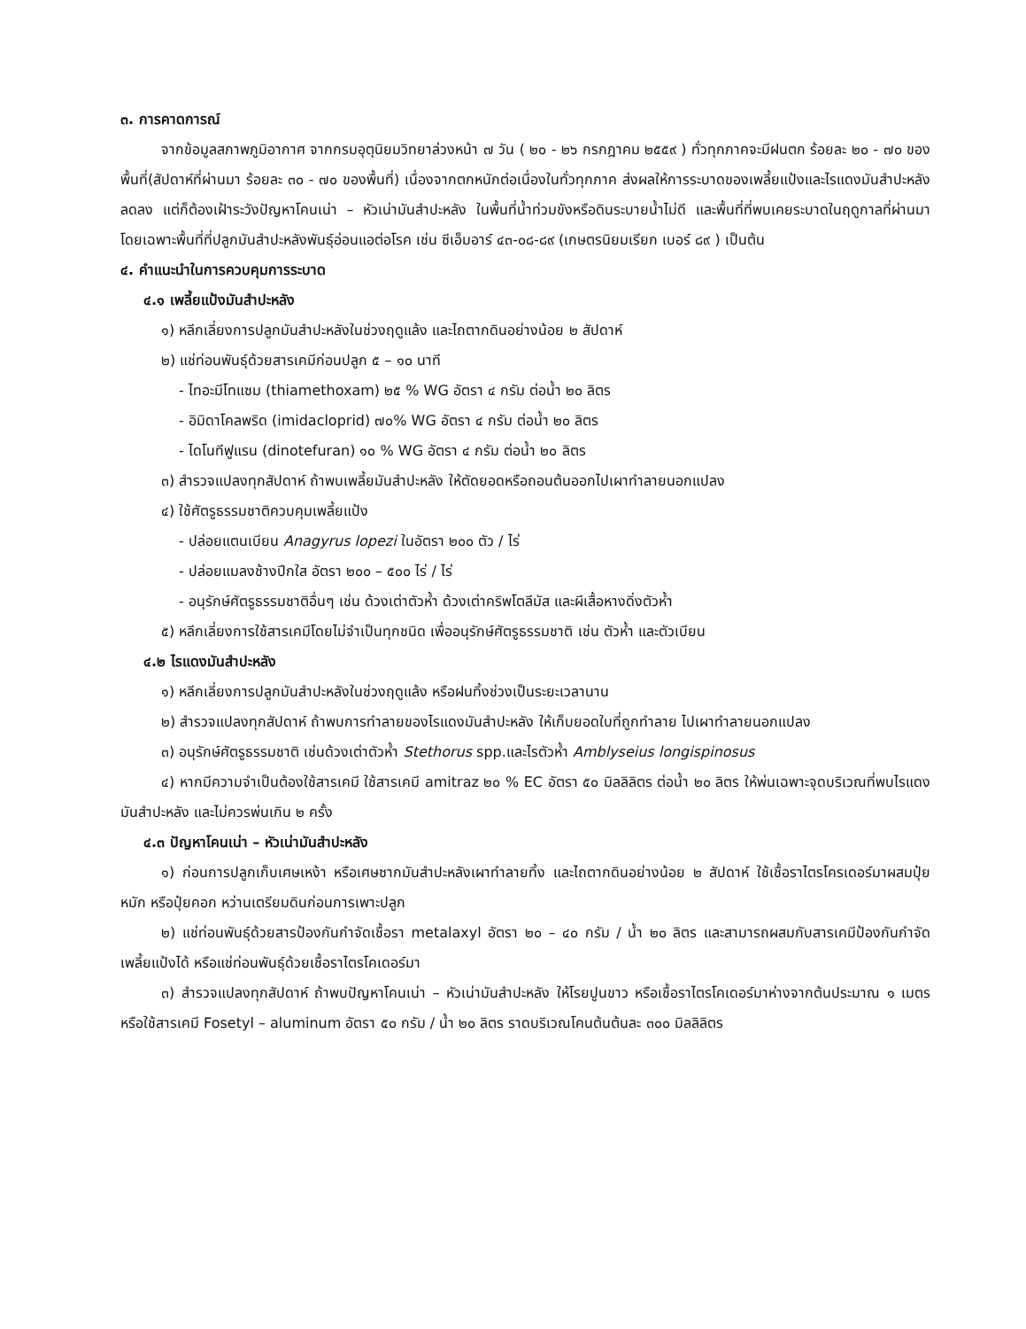๓. การคาดการณ์
จากข้อมูลสภาพภูมิอากาศ จากกรมอุตุนิยมวิทยาล่วงหน้า ๗ วัน ( ๒๐ - ๒๖ กรกฎาคม ๒๕๕๙ ) ทั่วทุกภาคจะมีฝนตก ร้อยละ ๒๐ - ๗๐ ของพื้นที่(สัปดาห์ที่ผ่านมา ร้อยละ ๓๐ - ๗๐ ของพื้นที่) เนื่องจากตกหนักต่อเนื่องในทั่วทุกภาค ส่งผลให้การระบาดของเพลี้ยแป้งและไรแดงมันสำปะหลังลดลง แต่ก็ต้องเฝ้าระวังปัญหาโคนเน่า – หัวเน่ามันสำปะหลัง ในพื้นที่น้ำท่วมขังหรือดินระบายน้ำไม่ดี และพื้นที่ที่พบเคยระบาดในฤดูกาลที่ผ่านมา โดยเฉพาะพื้นที่ที่ปลูกมันสำปะหลังพันธุ์อ่อนแอต่อโรค เช่น ซีเอ็มอาร์ ๔๓-๐๘-๘๙ (เกษตรนิยมเรียก เบอร์ ๘๙ ) เป็นต้น
๔. คำแนะนำในการควบคุมการระบาด
๔.๑ เพลี้ยแป้งมันสำปะหลัง
๑) หลีกเลี่ยงการปลูกมันสำปะหลังในช่วงฤดูแล้ง และไถตากดินอย่างน้อย ๒ สัปดาห์
๒) แช่ท่อนพันธุ์ด้วยสารเคมีก่อนปลูก ๕ – ๑๐ นาที
- ไทอะมีโทแซม (thiamethoxam) ๒๕ % WG อัตรา ๔ กรัม ต่อน้ำ ๒๐ ลิตร
- อิมิดาโคลพริด (imidacloprid) ๗๐% WG อัตรา ๔ กรัม ต่อน้ำ ๒๐ ลิตร
- ไดโนทีฟูแรน (dinotefuran) ๑๐ % WG อัตรา ๔ กรัม ต่อน้ำ ๒๐ ลิตร
๓) สำรวจแปลงทุกสัปดาห์ ถ้าพบเพลี้ยมันสำปะหลัง ให้ตัดยอดหรือถอนต้นออกไปเผาทำลายนอกแปลง
๔) ใช้ศัตรูธรรมชาติควบคุมเพลี้ยแป้ง
- ปล่อยแตนเบียน Anagyrus lopezi ในอัตรา ๒๐๐ ตัว / ไร่
- ปล่อยแมลงช้างปีกใส อัตรา ๒๐๐ – ๕๐๐ ไร่ / ไร่
- อนุรักษ์ศัตรูธรรมชาติอื่นๆ เช่น ด้วงเต่าตัวห้ำ ด้วงเต่าคริพโตลีมัส และผีเสื้อหางดิ่งตัวห้ำ
๕) หลีกเลี่ยงการใช้สารเคมีโดยไม่จำเป็นทุกชนิด เพื่ออนุรักษ์ศัตรูธรรมชาติ เช่น ตัวห้ำ และตัวเบียน
๔.๒ ไรแดงมันสำปะหลัง
๑) หลีกเลี่ยงการปลูกมันสำปะหลังในช่วงฤดูแล้ง หรือฝนทิ้งช่วงเป็นระยะเวลานาน
๒) สำรวจแปลงทุกสัปดาห์ ถ้าพบการทำลายของไรแดงมันสำปะหลัง ให้เก็บยอดใบที่ถูกทำลาย ไปเผาทำลายนอกแปลง
๓) อนุรักษ์ศัตรูธรรมชาติ เช่นด้วงเต่าตัวห้ำ Stethorus spp.และไรตัวห้ำ Amblyseius longispinosus
๔) หากมีความจำเป็นต้องใช้สารเคมี ใช้สารเคมี amitraz ๒๐ % EC อัตรา ๕๐ มิลลิลิตร ต่อน้ำ ๒๐ ลิตร ให้พ่นเฉพาะจุดบริเวณที่พบไรแดงมันสำปะหลัง และไม่ควรพ่นเกิน ๒ ครั้ง
๔.๓ ปัญหาโคนเน่า – หัวเน่ามันสำปะหลัง
๑) ก่อนการปลูกเก็บเศษเหง้า หรือเศษซากมันสำปะหลังเผาทำลายทิ้ง และไถตากดินอย่างน้อย ๒ สัปดาห์ ใช้เชื้อราไตรโครเดอร์มาผสมปุ๋ยหมัก หรือปุ๋ยคอก หว่านเตรียมดินก่อนการเพาะปลูก
๒) แช่ท่อนพันธุ์ด้วยสารป้องกันกำจัดเชื้อรา metalaxyl อัตรา ๒๐ – ๔๐ กรัม / น้ำ ๒๐ ลิตร และสามารถผสมกับสารเคมีป้องกันกำจัดเพลี้ยแป้งได้ หรือแช่ท่อนพันธุ์ด้วยเชื้อราไตรโคเดอร์มา
๓) สำรวจแปลงทุกสัปดาห์ ถ้าพบปัญหาโคนเน่า – หัวเน่ามันสำปะหลัง ให้โรยปูนขาว หรือเชื้อราไตรโคเดอร์มาห่างจากต้นประมาณ ๑ เมตร หรือใช้สารเคมี Fosetyl – aluminum อัตรา ๕๐ กรัม / น้ำ ๒๐ ลิตร ราดบริเวณโคนต้นต้นละ ๓๐๐ มิลลิลิตร